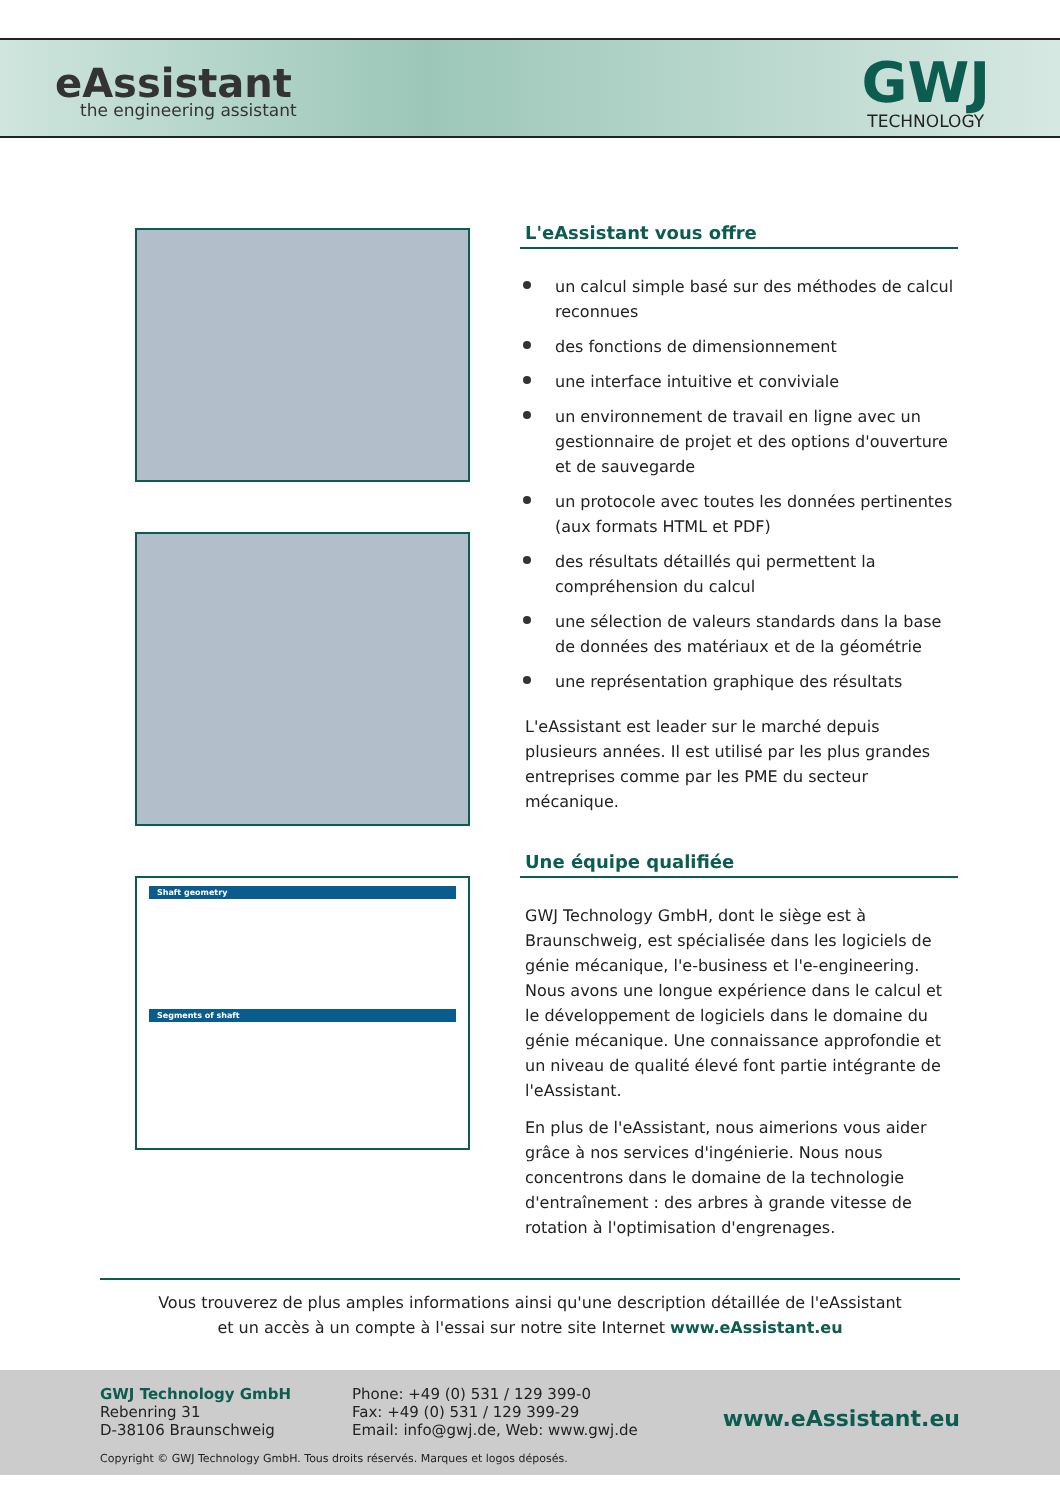eAssistant
the engineering assistant
GWJ
TECHNOLOGY
Shaft geometry
Segments of shaft
L'eAssistant vous offre
un calcul simple basé sur des méthodes de calcul reconnues
des fonctions de dimensionnement
une interface intuitive et conviviale
un environnement de travail en ligne avec un gestionnaire de projet et des options d'ouverture et de sauvegarde
un protocole avec toutes les données pertinentes (aux formats HTML et PDF)
des résultats détaillés qui permettent la compréhension du calcul
une sélection de valeurs standards dans la base de données des matériaux et de la géométrie
une représentation graphique des résultats
L'eAssistant est leader sur le marché depuis plusieurs années. Il est utilisé par les plus grandes entreprises comme par les PME du secteur mécanique.
Une équipe qualifiée
GWJ Technology GmbH, dont le siège est à Braunschweig, est spécialisée dans les logiciels de génie mécanique, l'e-business et l'e-engineering. Nous avons une longue expérience dans le calcul et le développement de logiciels dans le domaine du génie mécanique. Une connaissance approfondie et un niveau de qualité élevé font partie intégrante de l'eAssistant.
En plus de l'eAssistant, nous aimerions vous aider grâce à nos services d'ingénierie. Nous nous concentrons dans le domaine de la technologie d'entraînement : des arbres à grande vitesse de rotation à l'optimisation d'engrenages.
Vous trouverez de plus amples informations ainsi qu'une description détaillée de l'eAssistant
et un accès à un compte à l'essai sur notre site Internet www.eAssistant.eu
GWJ Technology GmbH
Rebenring 31
D-38106 Braunschweig
Phone: +49 (0) 531 / 129 399-0
Fax: +49 (0) 531 / 129 399-29
Email: info@gwj.de, Web: www.gwj.de
www.eAssistant.eu
Copyright © GWJ Technology GmbH. Tous droits réservés. Marques et logos déposés.